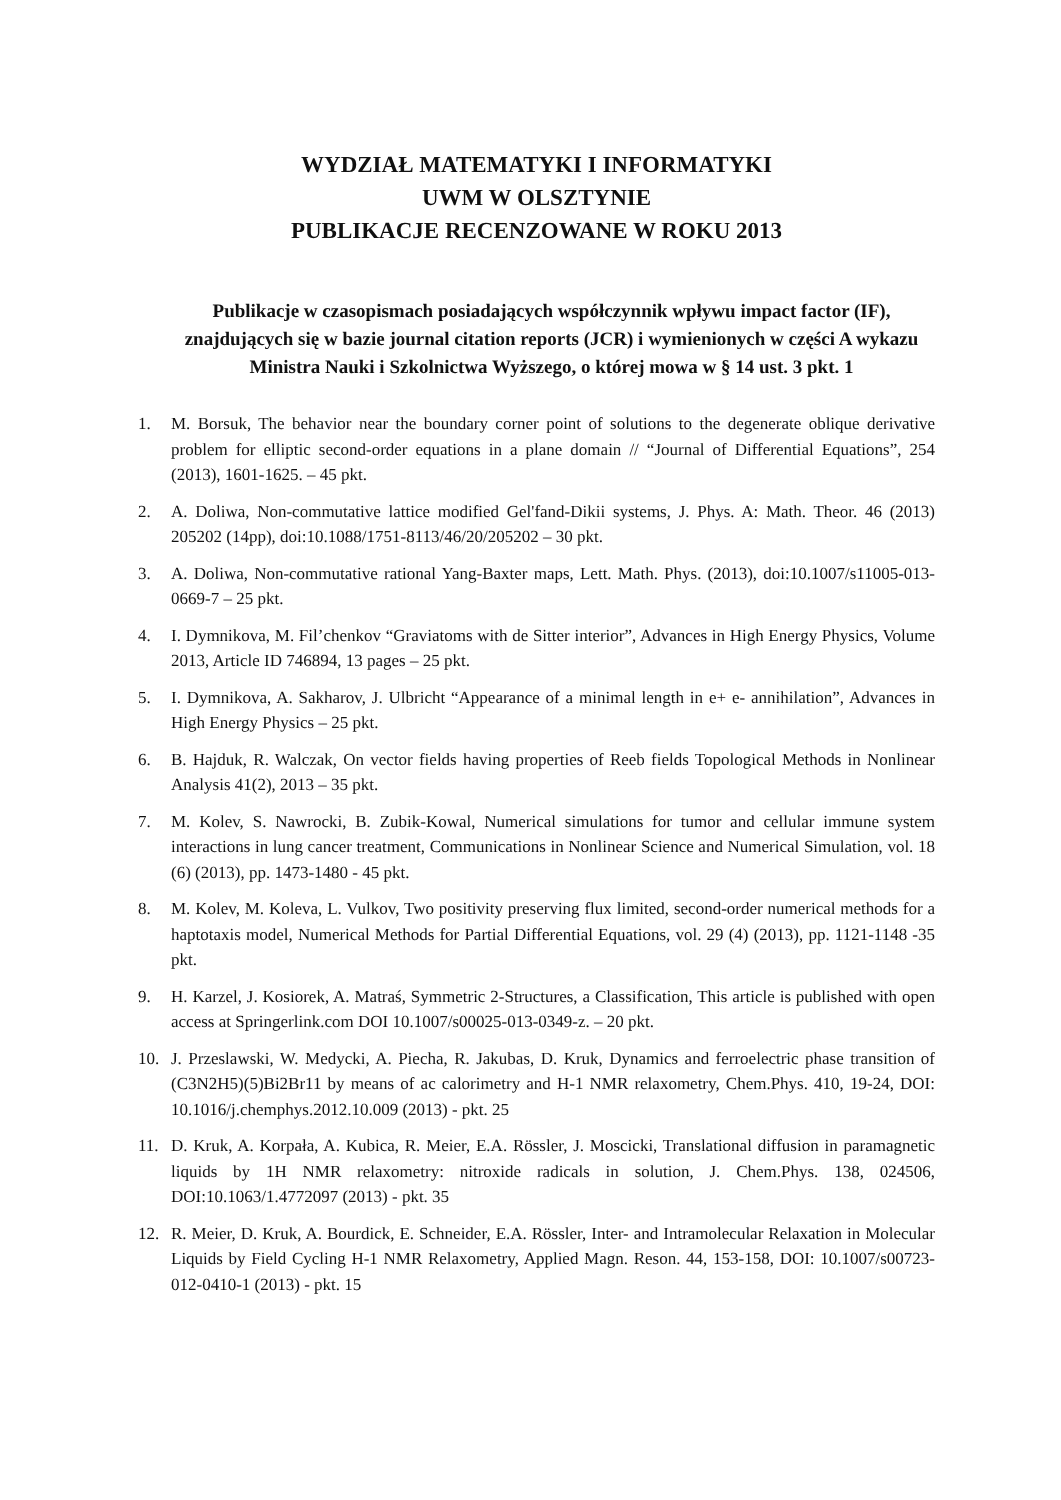WYDZIAŁ MATEMATYKI I INFORMATYKI
UWM W OLSZTYNIE
PUBLIKACJE RECENZOWANE W ROKU 2013
Publikacje w czasopismach posiadających współczynnik wpływu impact factor (IF), znajdujących się w bazie journal citation reports (JCR) i wymienionych w części A wykazu Ministra Nauki i Szkolnictwa Wyższego, o której mowa w § 14 ust. 3 pkt. 1
1. M. Borsuk, The behavior near the boundary corner point of solutions to the degenerate oblique derivative problem for elliptic second-order equations in a plane domain // “Journal of Differential Equations”, 254 (2013), 1601-1625. – 45 pkt.
2. A. Doliwa, Non-commutative lattice modified Gel'fand-Dikii systems, J. Phys. A: Math. Theor. 46 (2013) 205202 (14pp), doi:10.1088/1751-8113/46/20/205202 – 30 pkt.
3. A. Doliwa, Non-commutative rational Yang-Baxter maps, Lett. Math. Phys. (2013), doi:10.1007/s11005-013-0669-7 – 25 pkt.
4. I. Dymnikova, M. Fil’chenkov “Graviatoms with de Sitter interior”, Advances in High Energy Physics, Volume 2013, Article ID 746894, 13 pages – 25 pkt.
5. I. Dymnikova, A. Sakharov, J. Ulbricht “Appearance of a minimal length in e+ e- annihilation”, Advances in High Energy Physics – 25 pkt.
6. B. Hajduk, R. Walczak, On vector fields having properties of Reeb fields Topological Methods in Nonlinear Analysis 41(2), 2013 – 35 pkt.
7. M. Kolev, S. Nawrocki, B. Zubik-Kowal, Numerical simulations for tumor and cellular immune system interactions in lung cancer treatment, Communications in Nonlinear Science and Numerical Simulation, vol. 18 (6) (2013), pp. 1473-1480 - 45 pkt.
8. M. Kolev, M. Koleva, L. Vulkov, Two positivity preserving flux limited, second-order numerical methods for a haptotaxis model, Numerical Methods for Partial Differential Equations, vol. 29 (4) (2013), pp. 1121-1148 -35 pkt.
9. H. Karzel, J. Kosiorek, A. Matraś, Symmetric 2-Structures, a Classification, This article is published with open access at Springerlink.com DOI 10.1007/s00025-013-0349-z. – 20 pkt.
10. J. Przeslawski, W. Medycki, A. Piecha, R. Jakubas, D. Kruk, Dynamics and ferroelectric phase transition of (C3N2H5)(5)Bi2Br11 by means of ac calorimetry and H-1 NMR relaxometry, Chem.Phys. 410, 19-24, DOI: 10.1016/j.chemphys.2012.10.009 (2013) - pkt. 25
11. D. Kruk, A. Korpała, A. Kubica, R. Meier, E.A. Rössler, J. Moscicki, Translational diffusion in paramagnetic liquids by 1H NMR relaxometry: nitroxide radicals in solution, J. Chem.Phys. 138, 024506, DOI:10.1063/1.4772097 (2013) - pkt. 35
12. R. Meier, D. Kruk, A. Bourdick, E. Schneider, E.A. Rössler, Inter- and Intramolecular Relaxation in Molecular Liquids by Field Cycling H-1 NMR Relaxometry, Applied Magn. Reson. 44, 153-158, DOI: 10.1007/s00723-012-0410-1 (2013) - pkt. 15